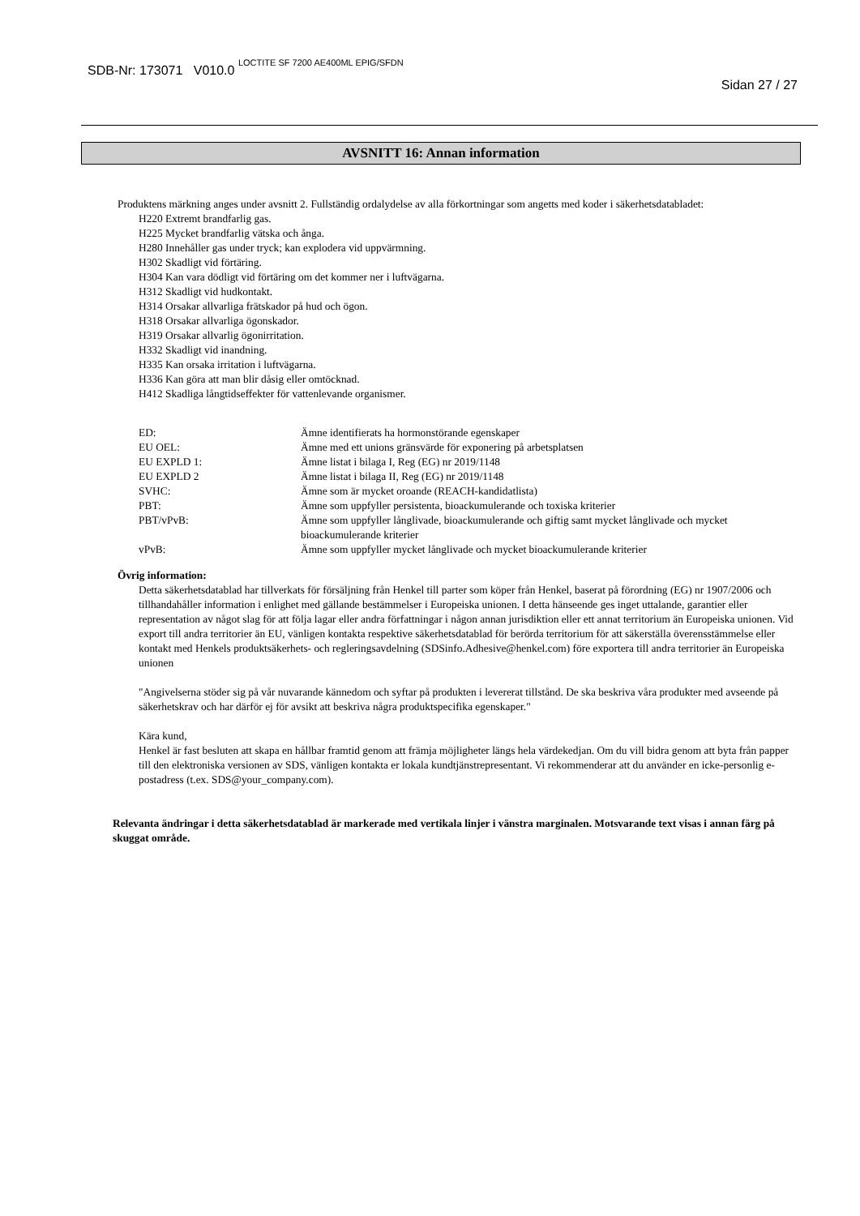SDB-Nr: 173071 V010.0 LOCTITE SF 7200 AE400ML EPIG/SFDN
Sidan 27 / 27
AVSNITT 16: Annan information
Produktens märkning anges under avsnitt 2. Fullständig ordalydelse av alla förkortningar som angetts med koder i säkerhetsdatabladet:
H220 Extremt brandfarlig gas.
H225 Mycket brandfarlig vätska och ånga.
H280 Innehåller gas under tryck; kan explodera vid uppvärmning.
H302 Skadligt vid förtäring.
H304 Kan vara dödligt vid förtäring om det kommer ner i luftvägarna.
H312 Skadligt vid hudkontakt.
H314 Orsakar allvarliga frätskador på hud och ögon.
H318 Orsakar allvarliga ögonskador.
H319 Orsakar allvarlig ögonirritation.
H332 Skadligt vid inandning.
H335 Kan orsaka irritation i luftvägarna.
H336 Kan göra att man blir dåsig eller omtöcknad.
H412 Skadliga långtidseffekter för vattenlevande organismer.
| ED: | Ämne identifierats ha hormonstörande egenskaper |
| EU OEL: | Ämne med ett unions gränsvärde för exponering på arbetsplatsen |
| EU EXPLD 1: | Ämne listat i bilaga I, Reg (EG) nr 2019/1148 |
| EU EXPLD 2 | Ämne listat i bilaga II, Reg (EG) nr 2019/1148 |
| SVHC: | Ämne som är mycket oroande (REACH-kandidatlista) |
| PBT: | Ämne som uppfyller persistenta, bioackumulerande och toxiska kriterier |
| PBT/vPvB: | Ämne som uppfyller långlivade, bioackumulerande och giftig samt mycket långlivade och mycket bioackumulerande kriterier |
| vPvB: | Ämne som uppfyller mycket långlivade och mycket bioackumulerande kriterier |
Övrig information:
Detta säkerhetsdatablad har tillverkats för försäljning från Henkel till parter som köper från Henkel, baserat på förordning (EG) nr 1907/2006 och tillhandahåller information i enlighet med gällande bestämmelser i Europeiska unionen. I detta hänseende ges inget uttalande, garantier eller representation av något slag för att följa lagar eller andra författningar i någon annan jurisdiktion eller ett annat territorium än Europeiska unionen. Vid export till andra territorier än EU, vänligen kontakta respektive säkerhetsdatablad för berörda territorium för att säkerställa överensstämmelse eller kontakt med Henkels produktsäkerhets- och regleringsavdelning (SDSinfo.Adhesive@henkel.com) före exportera till andra territorier än Europeiska unionen
"Angivelserna stöder sig på vår nuvarande kännedom och syftar på produkten i levererat tillstånd. De ska beskriva våra produkter med avseende på säkerhetskrav och har därför ej för avsikt att beskriva några produktspecifika egenskaper."
Kära kund,
Henkel är fast besluten att skapa en hållbar framtid genom att främja möjligheter längs hela värdekedjan. Om du vill bidra genom att byta från papper till den elektroniska versionen av SDS, vänligen kontakta er lokala kundtjänstrepresentant. Vi rekommenderar att du använder en icke-personlig e-postadress (t.ex. SDS@your_company.com).
Relevanta ändringar i detta säkerhetsdatablad är markerade med vertikala linjer i vänstra marginalen. Motsvarande text visas i annan färg på skuggat område.